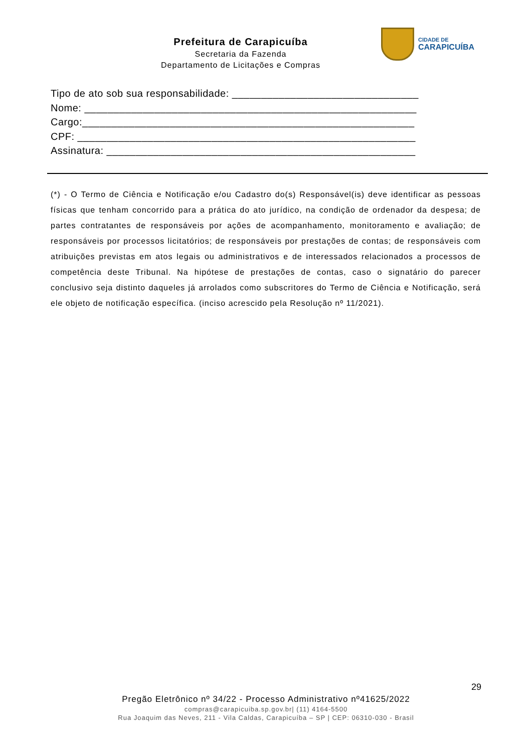Prefeitura de Carapicuíba
Secretaria da Fazenda
Departamento de Licitações e Compras
CIDADE DE
CARAPICUÍBA
Tipo de ato sob sua responsabilidade: ________________________________
Nome: _________________________________________________________
Cargo:_________________________________________________________
CPF: __________________________________________________________
Assinatura: _____________________________________________________
(*) - O Termo de Ciência e Notificação e/ou Cadastro do(s) Responsável(is) deve identificar as pessoas físicas que tenham concorrido para a prática do ato jurídico, na condição de ordenador da despesa; de partes contratantes de responsáveis por ações de acompanhamento, monitoramento e avaliação; de responsáveis por processos licitatórios; de responsáveis por prestações de contas; de responsáveis com atribuições previstas em atos legais ou administrativos e de interessados relacionados a processos de competência deste Tribunal. Na hipótese de prestações de contas, caso o signatário do parecer conclusivo seja distinto daqueles já arrolados como subscritores do Termo de Ciência e Notificação, será ele objeto de notificação específica. (inciso acrescido pela Resolução nº 11/2021).
29
Pregão Eletrônico nº 34/22 - Processo Administrativo nº41625/2022
compras@carapicuiba.sp.gov.br| (11) 4164-5500
Rua Joaquim das Neves, 211 - Vila Caldas, Carapicuíba – SP | CEP: 06310-030 - Brasil